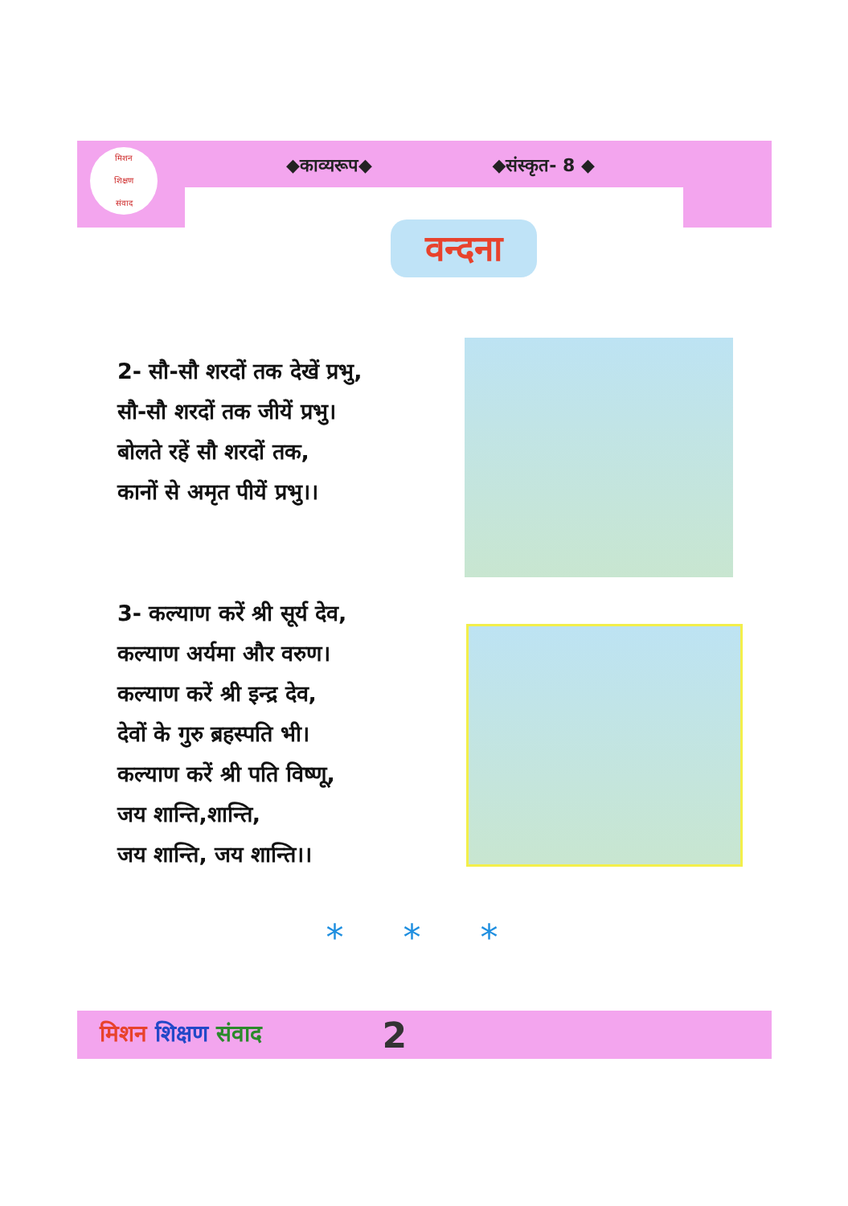◆काव्यरूप◆ ◆संस्कृत- 8 ◆
मिशन
शिक्षण
संवाद
वन्दना
2- सौ-सौ शरदों तक देखें प्रभु,
सौ-सौ शरदों तक जीयें प्रभु।
बोलते रहें सौ शरदों तक,
कानों से अमृत पीयें प्रभु।।
3- कल्याण करें श्री सूर्य देव,
कल्याण अर्यमा और वरुण।
कल्याण करें श्री इन्द्र देव,
देवों के गुरु ब्रहस्पति भी।
कल्याण करें श्री पति विष्णू,
जय शान्ति,शान्ति,
जय शान्ति, जय शान्ति।।
* * *
मिशन शिक्षण संवाद 2